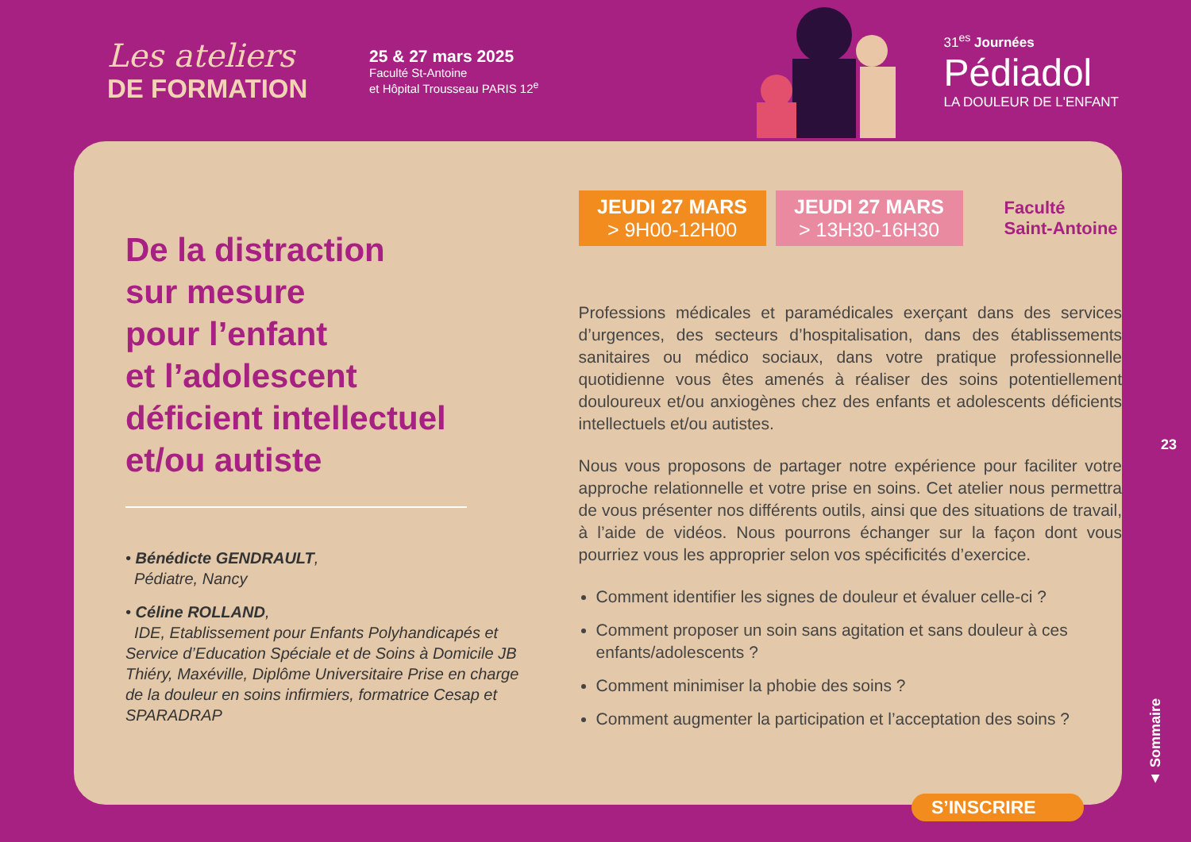Les ateliers
DE FORMATION
25 & 27 mars 2025
Faculté St-Antoine
et Hôpital Trousseau PARIS 12<sup>e</sup>
31<sup>es</sup> Journées
Pédiadol
LA DOULEUR DE L'ENFANT
De la distraction
sur mesure
pour l’enfant
et l’adolescent
déficient intellectuel
et/ou autiste
• Bénédicte GENDRAULT,
Pédiatre, Nancy
• Céline ROLLAND,
IDE, Etablissement pour Enfants Polyhandicapés et Service d’Education Spéciale et de Soins à Domicile JB Thiéry, Maxéville, Diplôme Universitaire Prise en charge de la douleur en soins infirmiers, formatrice Cesap et SPARADRAP
JEUDI 27 MARS
> 9H00-12H00
JEUDI 27 MARS
> 13H30-16H30
Faculté
Saint-Antoine
Professions médicales et paramédicales exerçant dans des services d’urgences, des secteurs d’hospitalisation, dans des établissements sanitaires ou médico sociaux, dans votre pratique professionnelle quotidienne vous êtes amenés à réaliser des soins potentiellement douloureux et/ou anxiogènes chez des enfants et adolescents déficients intellectuels et/ou autistes.
Nous vous proposons de partager notre expérience pour faciliter votre approche relationnelle et votre prise en soins. Cet atelier nous permettra de vous présenter nos différents outils, ainsi que des situations de travail, à l’aide de vidéos. Nous pourrons échanger sur la façon dont vous pourriez vous les approprier selon vos spécificités d’exercice.
Comment identifier les signes de douleur et évaluer celle-ci ?
Comment proposer un soin sans agitation et sans douleur à ces enfants/adolescents ?
Comment minimiser la phobie des soins ?
Comment augmenter la participation et l’acceptation des soins ?
23
▲ Sommaire
S’INSCRIRE